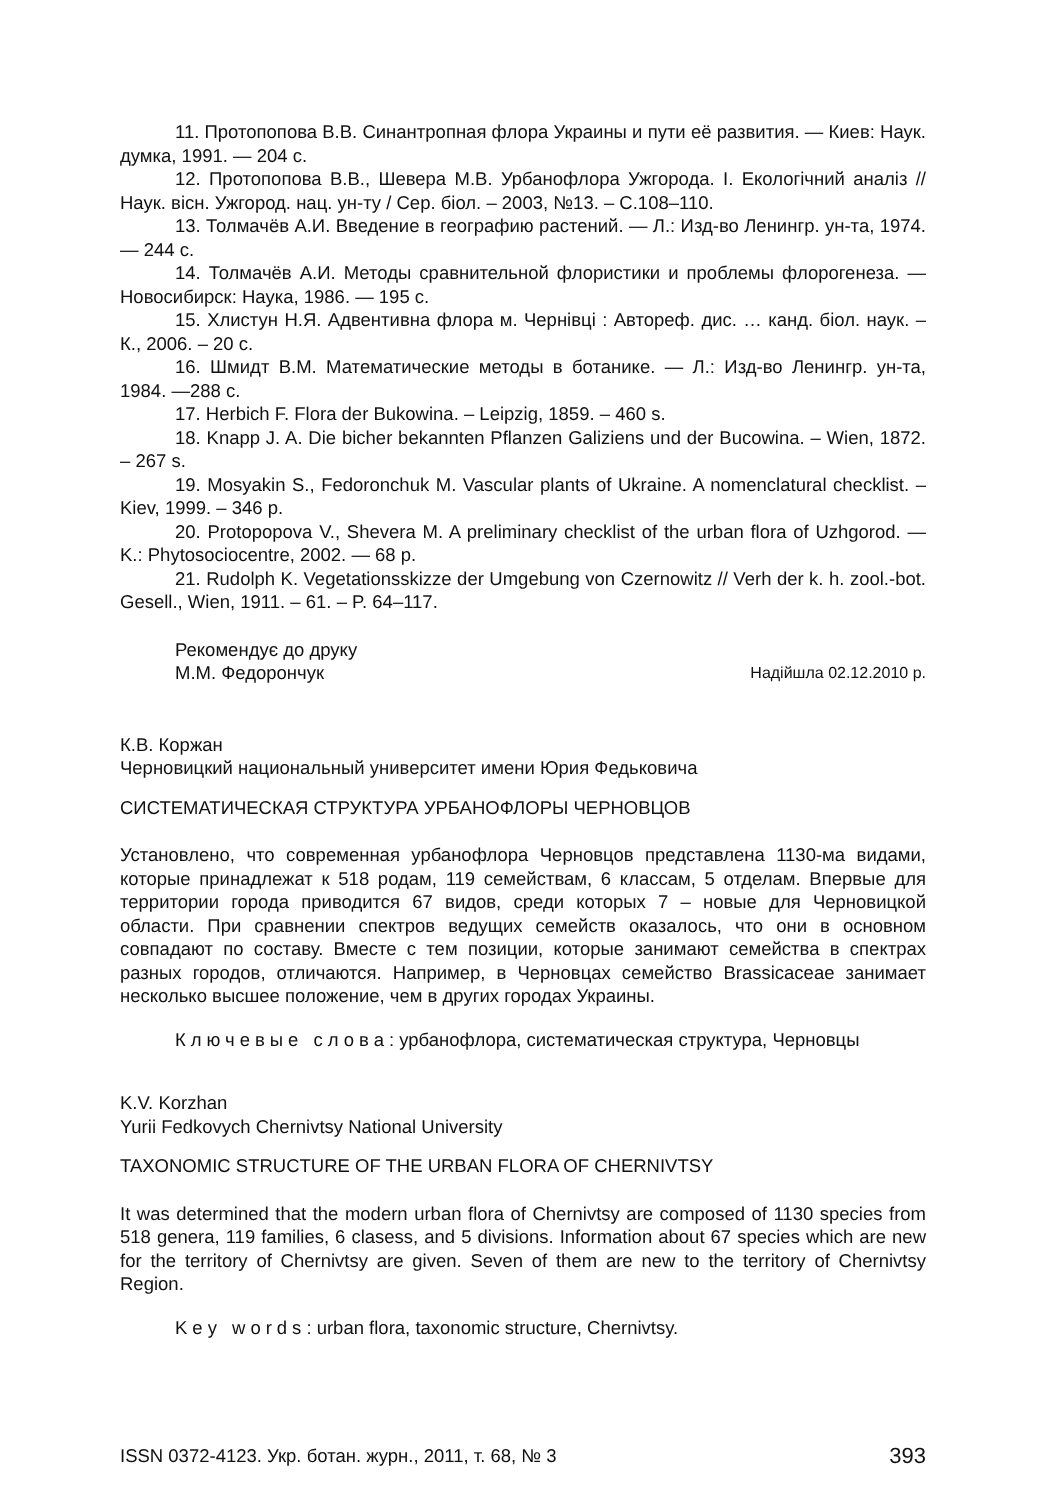11. Протопопова В.В. Синантропная флора Украины и пути её развития. — Киев: Наук. думка, 1991. — 204 с.
12. Протопопова В.В., Шевера М.В. Урбанофлора Ужгорода. І. Екологічний аналіз // Наук. вісн. Ужгород. нац. ун-ту / Сер. біол. – 2003, №13. – С.108–110.
13. Толмачёв А.И. Введение в географию растений. — Л.: Изд-во Ленингр. ун-та, 1974. — 244 с.
14. Толмачёв А.И. Методы сравнительной флористики и проблемы флорогенеза. — Новосибирск: Наука, 1986. — 195 с.
15. Хлистун Н.Я. Адвентивна флора м. Чернівці : Автореф. дис. … канд. біол. наук. – К., 2006. – 20 с.
16. Шмидт В.М. Математические методы в ботанике. — Л.: Изд-во Ленингр. ун-та, 1984. —288 с.
17. Herbich F. Flora der Bukowina. – Leipzig, 1859. – 460 s.
18. Knapp J. A. Die bicher bekannten Pflanzen Galiziens und der Bucowina. – Wien, 1872. – 267 s.
19. Mosyakin S., Fedoronchuk M. Vascular plants of Ukraine. A nomenclatural checklist. – Kiev, 1999. – 346 p.
20. Protopopova V., Shevera M. A preliminary checklist of the urban flora of Uzhgorod. — K.: Phytosociocentre, 2002. — 68 p.
21. Rudolph K. Vegetationsskizze der Umgebung von Czernowitz // Verh der k. h. zool.-bot. Gesell., Wien, 1911. – 61. – P. 64–117.
Рекомендує до друку
М.М. Федорончук Надійшла 02.12.2010 р.
К.В. Коржан
Черновицкий национальный университет имени Юрия Федьковича
СИСТЕМАТИЧЕСКАЯ СТРУКТУРА УРБАНОФЛОРЫ ЧЕРНОВЦОВ
Установлено, что современная урбанофлора Черновцов представлена 1130-ма видами, которые принадлежат к 518 родам, 119 семействам, 6 классам, 5 отделам. Впервые для территории города приводится 67 видов, среди которых 7 – новые для Черновицкой области. При сравнении спектров ведущих семейств оказалось, что они в основном совпадают по составу. Вместе с тем позиции, которые занимают семейства в спектрах разных городов, отличаются. Например, в Черновцах семейство Brassicaceae занимает несколько высшее положение, чем в других городах Украины.
Ключевые слова: урбанофлора, систематическая структура, Черновцы
K.V. Korzhan
Yurii Fedkovych Chernivtsy National University
TAXONOMIC STRUCTURE OF THE URBAN FLORA OF CHERNIVTSY
It was determined that the modern urban flora of Chernivtsy are composed of 1130 species from 518 genera, 119 families, 6 clasess, and 5 divisions. Information about 67 species which are new for the territory of Chernivtsy are given. Seven of them are new to the territory of Chernivtsy Region.
Key words: urban flora, taxonomic structure, Chernivtsy.
ISSN 0372-4123. Укр. ботан. журн., 2011, т. 68, № 3 393